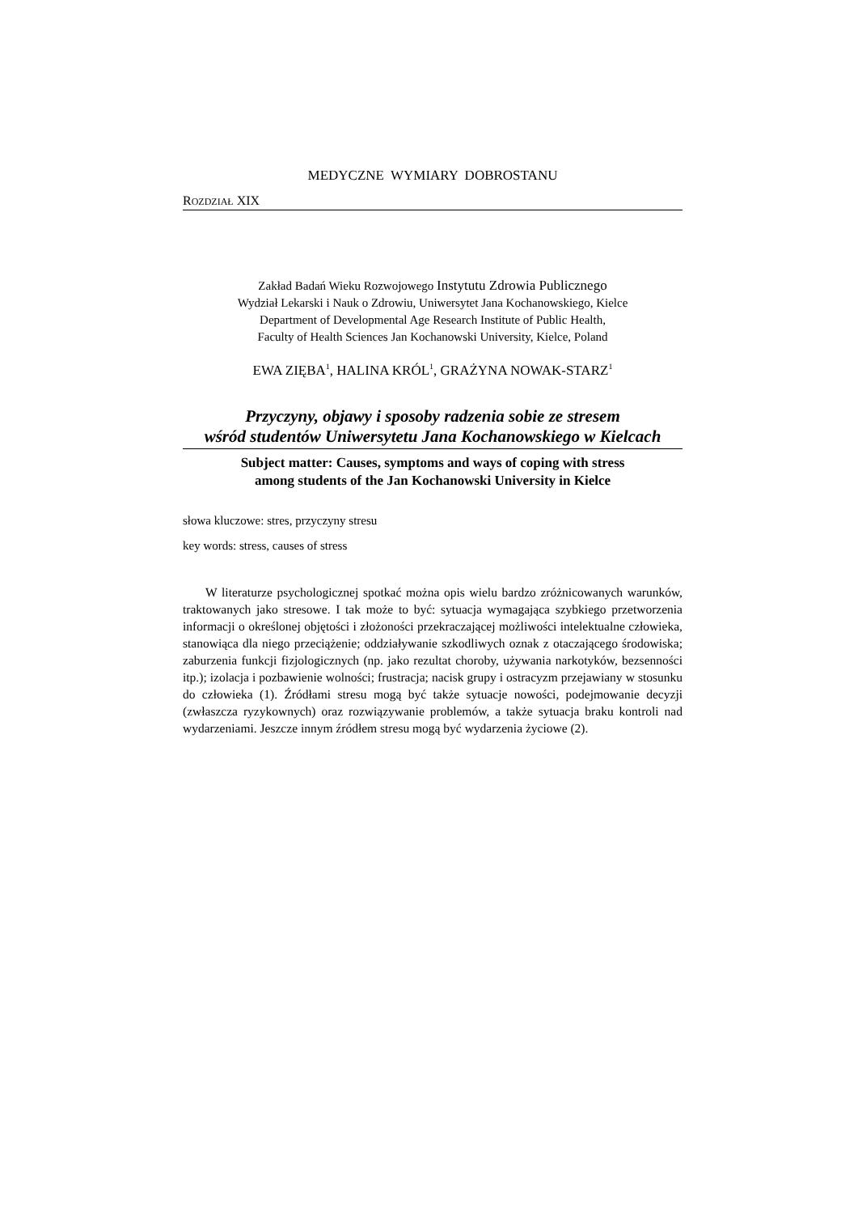MEDYCZNE WYMIARY DOBROSTANU
ROZDZIAŁ XIX
Zakład Badań Wieku Rozwojowego Instytutu Zdrowia Publicznego
Wydział Lekarski i Nauk o Zdrowiu, Uniwersytet Jana Kochanowskiego, Kielce
Department of Developmental Age Research Institute of Public Health,
Faculty of Health Sciences Jan Kochanowski University, Kielce, Poland
EWA ZIĘBA<sup>1</sup>, HALINA KRÓL<sup>1</sup>, GRAŻYNA NOWAK-STARZ<sup>1</sup>
Przyczyny, objawy i sposoby radzenia sobie ze stresem
wśród studentów Uniwersytetu Jana Kochanowskiego w Kielcach
Subject matter: Causes, symptoms and ways of coping with stress
among students of the Jan Kochanowski University in Kielce
słowa kluczowe: stres, przyczyny stresu
key words: stress, causes of stress
W literaturze psychologicznej spotkać można opis wielu bardzo zróżnicowanych warunków, traktowanych jako stresowe. I tak może to być: sytuacja wymagająca szybkiego przetworzenia informacji o określonej objętości i złożoności przekraczającej możliwości intelektualne człowieka, stanowiąca dla niego przeciążenie; oddziaływanie szkodliwych oznak z otaczającego środowiska; zaburzenia funkcji fizjologicznych (np. jako rezultat choroby, używania narkotyków, bezsenności itp.); izolacja i pozbawienie wolności; frustracja; nacisk grupy i ostracyzm przejawiany w stosunku do człowieka (1). Źródłami stresu mogą być także sytuacje nowości, podejmowanie decyzji (zwłaszcza ryzykownych) oraz rozwiązywanie problemów, a także sytuacja braku kontroli nad wydarzeniami. Jeszcze innym źródłem stresu mogą być wydarzenia życiowe (2).